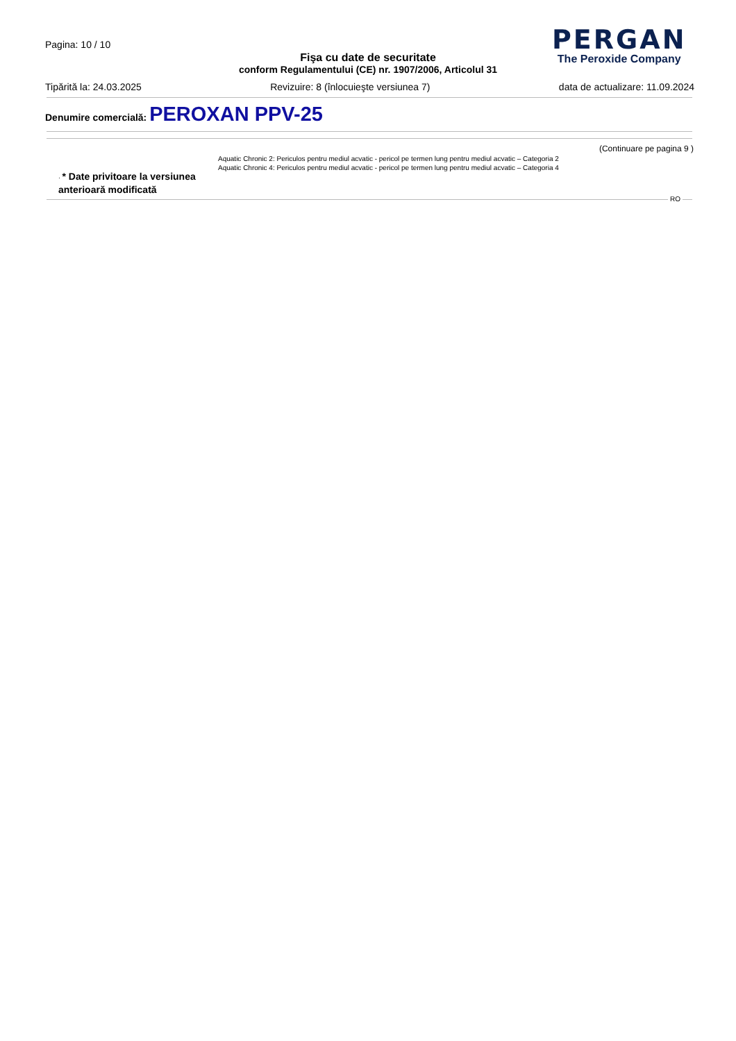Pagina: 10 / 10
PERGAN
The Peroxide Company
Fişa cu date de securitate
conform Regulamentului (CE) nr. 1907/2006, Articolul 31
Tipărită la: 24.03.2025 Revizuire: 8 (înlocuieşte versiunea 7) data de actualizare: 11.09.2024
Denumire comercială: PEROXAN PPV-25
(Continuare pe pagina 9 )
Aquatic Chronic 2: Periculos pentru mediul acvatic - pericol pe termen lung pentru mediul acvatic – Categoria 2
Aquatic Chronic 4: Periculos pentru mediul acvatic - pericol pe termen lung pentru mediul acvatic – Categoria 4
· * Date privitoare la versiunea
anterioară modificată
RO